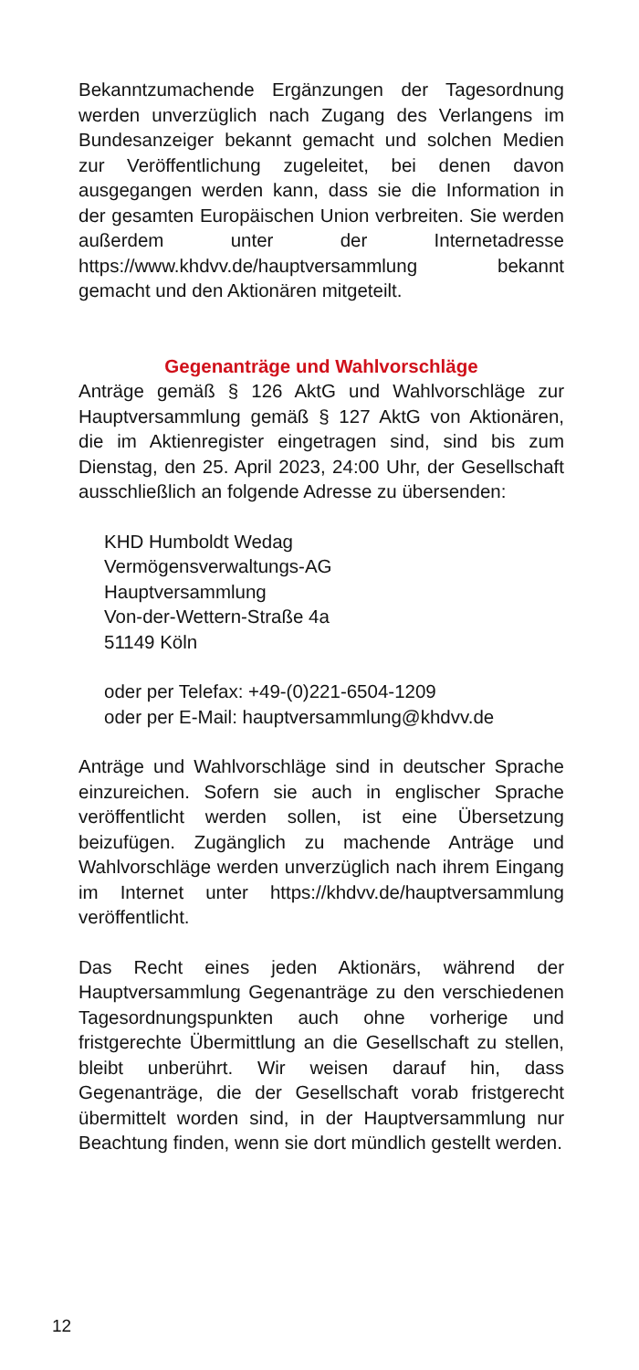Bekanntzumachende Ergänzungen der Tagesordnung werden unverzüglich nach Zugang des Verlangens im Bundesanzeiger bekannt gemacht und solchen Medien zur Veröffentlichung zugeleitet, bei denen davon ausgegangen werden kann, dass sie die Information in der gesamten Europäischen Union verbreiten. Sie werden außerdem unter der Internetadresse https://www.khdvv.de/hauptversammlung bekannt gemacht und den Aktionären mitgeteilt.
Gegenanträge und Wahlvorschläge
Anträge gemäß § 126 AktG und Wahlvorschläge zur Hauptversammlung gemäß § 127 AktG von Aktionären, die im Aktienregister eingetragen sind, sind bis zum Dienstag, den 25. April 2023, 24:00 Uhr, der Gesellschaft ausschließlich an folgende Adresse zu übersenden:
KHD Humboldt Wedag
Vermögensverwaltungs-AG
Hauptversammlung
Von-der-Wettern-Straße 4a
51149 Köln
oder per Telefax: +49-(0)221-6504-1209
oder per E-Mail: hauptversammlung@khdvv.de
Anträge und Wahlvorschläge sind in deutscher Sprache einzureichen. Sofern sie auch in englischer Sprache veröffentlicht werden sollen, ist eine Übersetzung beizufügen. Zugänglich zu machende Anträge und Wahlvorschläge werden unverzüglich nach ihrem Eingang im Internet unter https://khdvv.de/hauptversammlung veröffentlicht.
Das Recht eines jeden Aktionärs, während der Hauptversammlung Gegenanträge zu den verschiedenen Tagesordnungspunkten auch ohne vorherige und fristgerechte Übermittlung an die Gesellschaft zu stellen, bleibt unberührt. Wir weisen darauf hin, dass Gegenanträge, die der Gesellschaft vorab fristgerecht übermittelt worden sind, in der Hauptversammlung nur Beachtung finden, wenn sie dort mündlich gestellt werden.
12